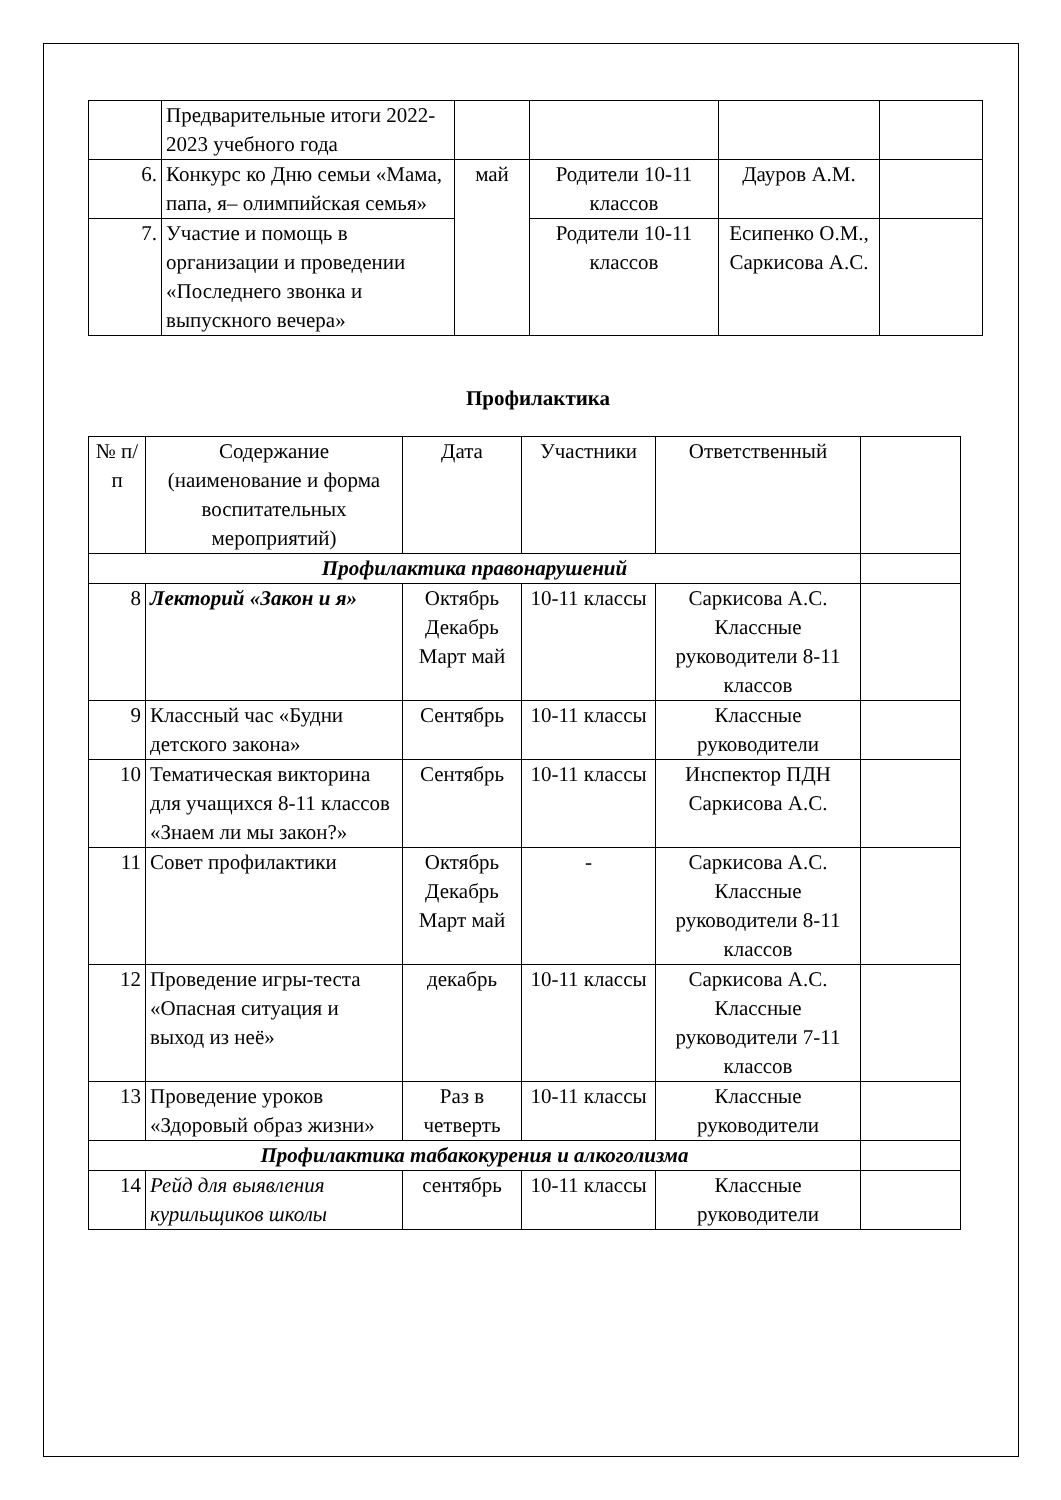| | Предварительные итоги 2022-2023 учебного года | | | | |
| 6. | Конкурс ко Дню семьи «Мама, папа, я– олимпийская семья» | май | Родители 10-11 классов | Дауров А.М. | |
| 7. | Участие и помощь в организации и проведении «Последнего звонка и выпускного вечера» | | Родители 10-11 классов | Есипенко О.М., Саркисова А.С. | |
Профилактика
| № п/п | Содержание (наименование и форма воспитательных мероприятий) | Дата | Участники | Ответственный | |
| --- | --- | --- | --- | --- | --- |
| Профилактика правонарушений | | | | | |
| 8 | Лекторий «Закон и я» | Октябрь Декабрь Март май | 10-11 классы | Саркисова А.С. Классные руководители 8-11 классов | |
| 9 | Классный час «Будни детского закона» | Сентябрь | 10-11 классы | Классные руководители | |
| 10 | Тематическая викторина для учащихся 8-11 классов «Знаем ли мы закон?» | Сентябрь | 10-11 классы | Инспектор ПДН Саркисова А.С. | |
| 11 | Совет профилактики | Октябрь Декабрь Март май | - | Саркисова А.С. Классные руководители 8-11 классов | |
| 12 | Проведение игры-теста «Опасная ситуация и выход из неё» | декабрь | 10-11 классы | Саркисова А.С. Классные руководители 7-11 классов | |
| 13 | Проведение уроков «Здоровый образ жизни» | Раз в четверть | 10-11 классы | Классные руководители | |
| Профилактика табакокурения и алкоголизма | | | | | |
| 14 | Рейд для выявления курильщиков школы | сентябрь | 10-11 классы | Классные руководители | |